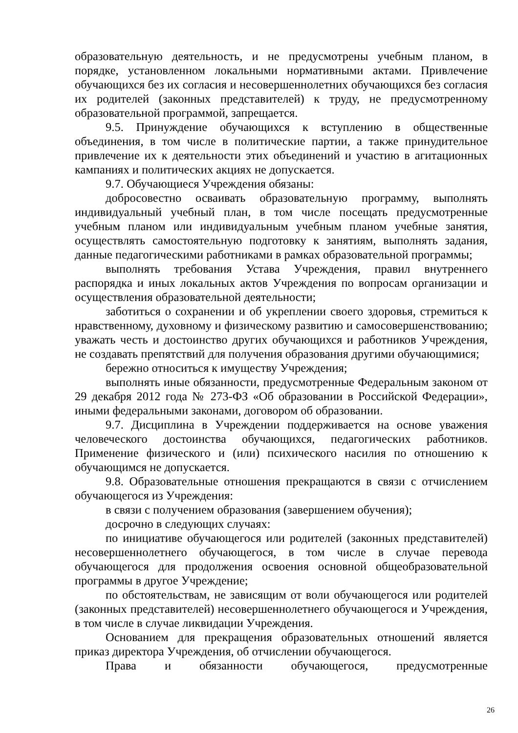образовательную деятельность, и не предусмотрены учебным планом, в порядке, установленном локальными нормативными актами. Привлечение обучающихся без их согласия и несовершеннолетних обучающихся без согласия их родителей (законных представителей) к труду, не предусмотренному образовательной программой, запрещается.
9.5. Принуждение обучающихся к вступлению в общественные объединения, в том числе в политические партии, а также принудительное привлечение их к деятельности этих объединений и участию в агитационных кампаниях и политических акциях не допускается.
9.7. Обучающиеся Учреждения обязаны:
добросовестно осваивать образовательную программу, выполнять индивидуальный учебный план, в том числе посещать предусмотренные учебным планом или индивидуальным учебным планом учебные занятия, осуществлять самостоятельную подготовку к занятиям, выполнять задания, данные педагогическими работниками в рамках образовательной программы;
выполнять требования Устава Учреждения, правил внутреннего распорядка и иных локальных актов Учреждения по вопросам организации и осуществления образовательной деятельности;
заботиться о сохранении и об укреплении своего здоровья, стремиться к нравственному, духовному и физическому развитию и самосовершенствованию; уважать честь и достоинство других обучающихся и работников Учреждения, не создавать препятствий для получения образования другими обучающимися;
бережно относиться к имуществу Учреждения;
выполнять иные обязанности, предусмотренные Федеральным законом от 29 декабря 2012 года № 273-ФЗ «Об образовании в Российской Федерации», иными федеральными законами, договором об образовании.
9.7. Дисциплина в Учреждении поддерживается на основе уважения человеческого достоинства обучающихся, педагогических работников. Применение физического и (или) психического насилия по отношению к обучающимся не допускается.
9.8. Образовательные отношения прекращаются в связи с отчислением обучающегося из Учреждения:
в связи с получением образования (завершением обучения);
досрочно в следующих случаях:
по инициативе обучающегося или родителей (законных представителей) несовершеннолетнего обучающегося, в том числе в случае перевода обучающегося для продолжения освоения основной общеобразовательной программы в другое Учреждение;
по обстоятельствам, не зависящим от воли обучающегося или родителей (законных представителей) несовершеннолетнего обучающегося и Учреждения, в том числе в случае ликвидации Учреждения.
Основанием для прекращения образовательных отношений является приказ директора Учреждения, об отчислении обучающегося.
Права и обязанности обучающегося, предусмотренные
26